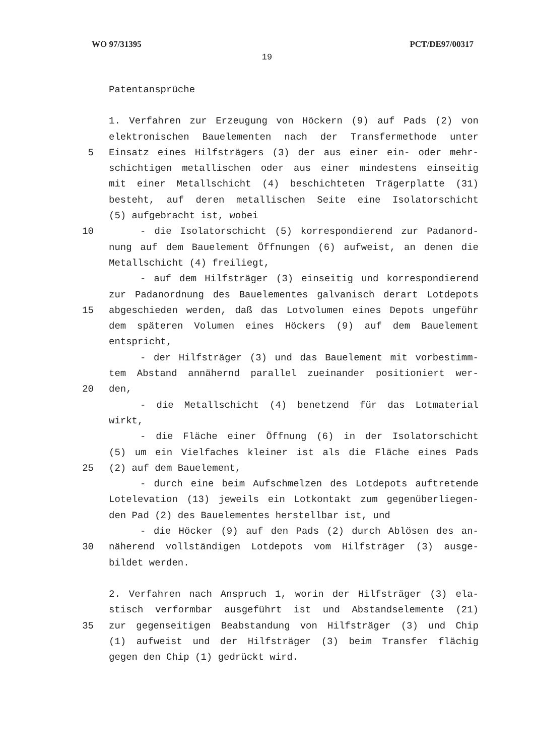WO 97/31395 PCT/DE97/00317
19
Patentansprüche
1. Verfahren zur Erzeugung von Höckern (9) auf Pads (2) von
elektronischen Bauelementen nach der Transfermethode unter
5 Einsatz eines Hilfsträgers (3) der aus einer ein- oder mehr-
schichtigen metallischen oder aus einer mindestens einseitig
mit einer Metallschicht (4) beschichteten Trägerplatte (31)
besteht, auf deren metallischen Seite eine Isolatorschicht
(5) aufgebracht ist, wobei
10 - die Isolatorschicht (5) korrespondierend zur Padanord-
nung auf dem Bauelement Öffnungen (6) aufweist, an denen die
Metallschicht (4) freiliegt,
- auf dem Hilfsträger (3) einseitig und korrespondierend
zur Padanordnung des Bauelementes galvanisch derart Lotdepots
15 abgeschieden werden, daß das Lotvolumen eines Depots ungeführ
dem späteren Volumen eines Höckers (9) auf dem Bauelement
entspricht,
- der Hilfsträger (3) und das Bauelement mit vorbestimm-
tem Abstand annähernd parallel zueinander positioniert wer-
20 den,
- die Metallschicht (4) benetzend für das Lotmaterial
wirkt,
- die Fläche einer Öffnung (6) in der Isolatorschicht
(5) um ein Vielfaches kleiner ist als die Fläche eines Pads
25 (2) auf dem Bauelement,
- durch eine beim Aufschmelzen des Lotdepots auftretende
Lotelevation (13) jeweils ein Lotkontakt zum gegenüberliegen-
den Pad (2) des Bauelementes herstellbar ist, und
- die Höcker (9) auf den Pads (2) durch Ablösen des an-
30 näherend vollständigen Lotdepots vom Hilfsträger (3) ausge-
bildet werden.
2. Verfahren nach Anspruch 1, worin der Hilfsträger (3) ela-
stisch verformbar ausgeführt ist und Abstandselemente (21)
35 zur gegenseitigen Beabstandung von Hilfsträger (3) und Chip
(1) aufweist und der Hilfsträger (3) beim Transfer flächig
gegen den Chip (1) gedrückt wird.